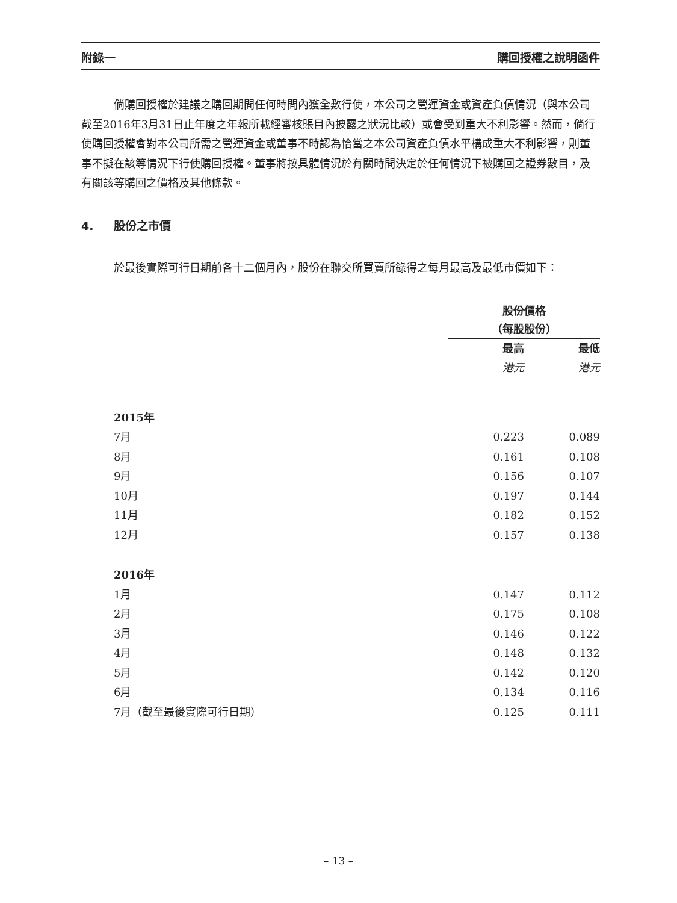附錄一 購回授權之說明函件
倘購回授權於建議之購回期間任何時間內獲全數行使，本公司之營運資金或資產負債情況（與本公司截至2016年3月31日止年度之年報所載經審核賬目內披露之狀況比較）或會受到重大不利影響。然而，倘行使購回授權會對本公司所需之營運資金或董事不時認為恰當之本公司資產負債水平構成重大不利影響，則董事不擬在該等情況下行使購回授權。董事將按具體情況於有關時間決定於任何情況下被購回之證券數目，及有關該等購回之價格及其他條款。
4. 股份之市價
於最後實際可行日期前各十二個月內，股份在聯交所買賣所錄得之每月最高及最低市價如下：
| | 股份價格 （每股股份） | |
| | 最高 | 最低 |
| | 港元 | 港元 |
| 2015年 | | |
| 7月 | 0.223 | 0.089 |
| 8月 | 0.161 | 0.108 |
| 9月 | 0.156 | 0.107 |
| 10月 | 0.197 | 0.144 |
| 11月 | 0.182 | 0.152 |
| 12月 | 0.157 | 0.138 |
| 2016年 | | |
| 1月 | 0.147 | 0.112 |
| 2月 | 0.175 | 0.108 |
| 3月 | 0.146 | 0.122 |
| 4月 | 0.148 | 0.132 |
| 5月 | 0.142 | 0.120 |
| 6月 | 0.134 | 0.116 |
| 7月（截至最後實際可行日期） | 0.125 | 0.111 |
– 13 –